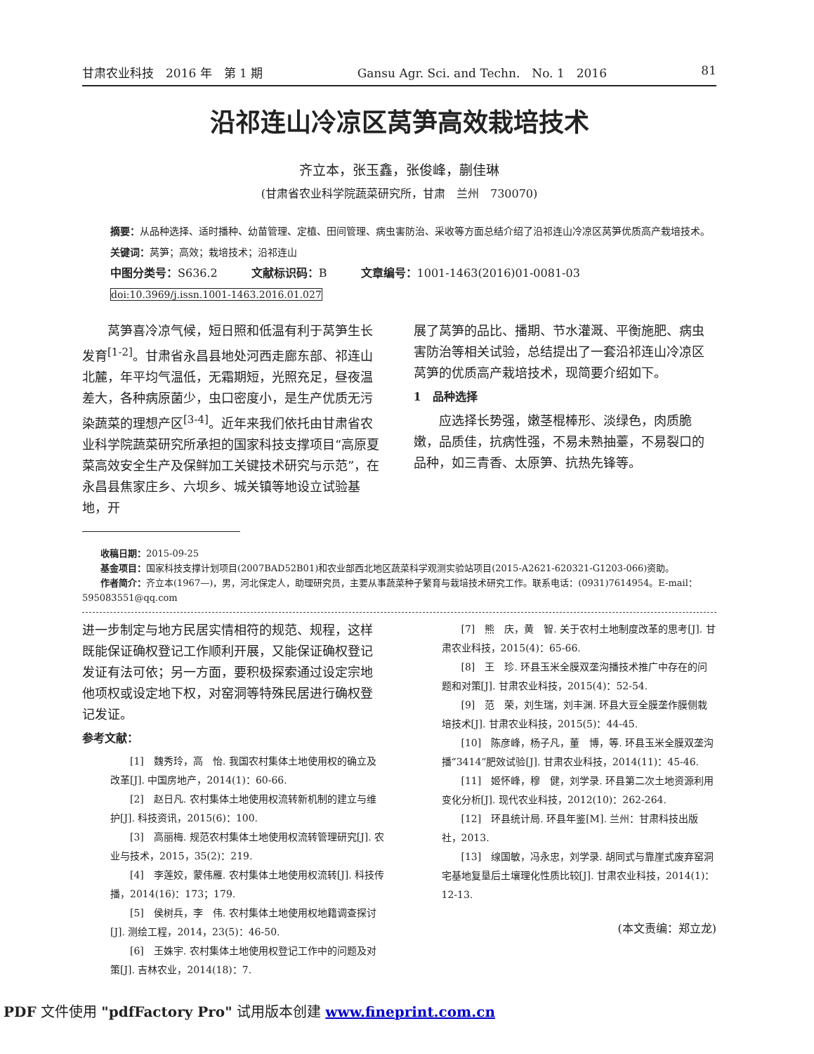甘肃农业科技　2016 年　第 1 期 Gansu Agr. Sci. and Techn.　No. 1　2016 81
沿祁连山冷凉区莴笋高效栽培技术
齐立本，张玉鑫，张俊峰，蒯佳琳
(甘肃省农业科学院蔬菜研究所，甘肃　兰州　730070)
摘要：从品种选择、适时播种、幼苗管理、定植、田间管理、病虫害防治、采收等方面总结介绍了沿祁连山冷凉区莴笋优质高产栽培技术。
关键词：莴笋；高效；栽培技术；沿祁连山
中图分类号：S636.2　　　文献标识码：B　　　文章编号：1001-1463(2016)01-0081-03
doi:10.3969/j.issn.1001-1463.2016.01.027
莴笋喜冷凉气候，短日照和低温有利于莴笋生长发育<sup>[1-2]</sup>。甘肃省永昌县地处河西走廊东部、祁连山北麓，年平均气温低，无霜期短，光照充足，昼夜温差大，各种病原菌少，虫口密度小，是生产优质无污染蔬菜的理想产区<sup>[3-4]</sup>。近年来我们依托由甘肃省农业科学院蔬菜研究所承担的国家科技支撑项目“高原夏菜高效安全生产及保鲜加工关键技术研究与示范”，在永昌县焦家庄乡、六坝乡、城关镇等地设立试验基地，开
展了莴笋的品比、播期、节水灌溉、平衡施肥、病虫害防治等相关试验，总结提出了一套沿祁连山冷凉区莴笋的优质高产栽培技术，现简要介绍如下。
1　品种选择
应选择长势强，嫩茎棍棒形、淡绿色，肉质脆嫩，品质佳，抗病性强，不易未熟抽薹，不易裂口的品种，如三青香、太原笋、抗热先锋等。
收稿日期：2015-09-25
基金项目：国家科技支撑计划项目(2007BAD52B01)和农业部西北地区蔬菜科学观测实验站项目(2015-A2621-620321-G1203-066)资助。
作者简介：齐立本(1967—)，男，河北保定人，助理研究员，主要从事蔬菜种子繁育与栽培技术研究工作。联系电话：(0931)7614954。E-mail：595083551@qq.com
进一步制定与地方民居实情相符的规范、规程，这样既能保证确权登记工作顺利开展，又能保证确权登记发证有法可依；另一方面，要积极探索通过设定宗地他项权或设定地下权，对窑洞等特殊民居进行确权登记发证。
参考文献：
[1]　魏秀玲，高　怡. 我国农村集体土地使用权的确立及改革[J]. 中国房地产，2014(1)：60-66.
[2]　赵日凡. 农村集体土地使用权流转新机制的建立与维护[J]. 科技资讯，2015(6)：100.
[3]　高丽梅. 规范农村集体土地使用权流转管理研究[J]. 农业与技术，2015，35(2)：219.
[4]　李莲姣，蒙伟雁. 农村集体土地使用权流转[J]. 科技传播，2014(16)：173；179.
[5]　侯树兵，李　伟. 农村集体土地使用权地籍调查探讨[J]. 测绘工程，2014，23(5)：46-50.
[6]　王姝宇. 农村集体土地使用权登记工作中的问题及对策[J]. 吉林农业，2014(18)：7.
[7]　熊　庆，黄　智. 关于农村土地制度改革的思考[J]. 甘肃农业科技，2015(4)：65-66.
[8]　王　珍. 环县玉米全膜双垄沟播技术推广中存在的问题和对策[J]. 甘肃农业科技，2015(4)：52-54.
[9]　范　荣，刘生瑞，刘丰渊. 环县大豆全膜垄作膜侧栽培技术[J]. 甘肃农业科技，2015(5)：44-45.
[10]　陈彦峰，杨子凡，董　博，等. 环县玉米全膜双垄沟播“3414”肥效试验[J]. 甘肃农业科技，2014(11)：45-46.
[11]　姬怀峰，穆　健，刘学录. 环县第二次土地资源利用变化分析[J]. 现代农业科技，2012(10)：262-264.
[12]　环县统计局. 环县年鉴[M]. 兰州：甘肃科技出版社，2013.
[13]　缐国敏，冯永忠，刘学录. 胡同式与靠崖式废弃窑洞宅基地复垦后土壤理化性质比较[J]. 甘肃农业科技，2014(1)：12-13.
(本文责编：郑立龙)
PDF 文件使用 "pdfFactory Pro" 试用版本创建 www.fineprint.com.cn